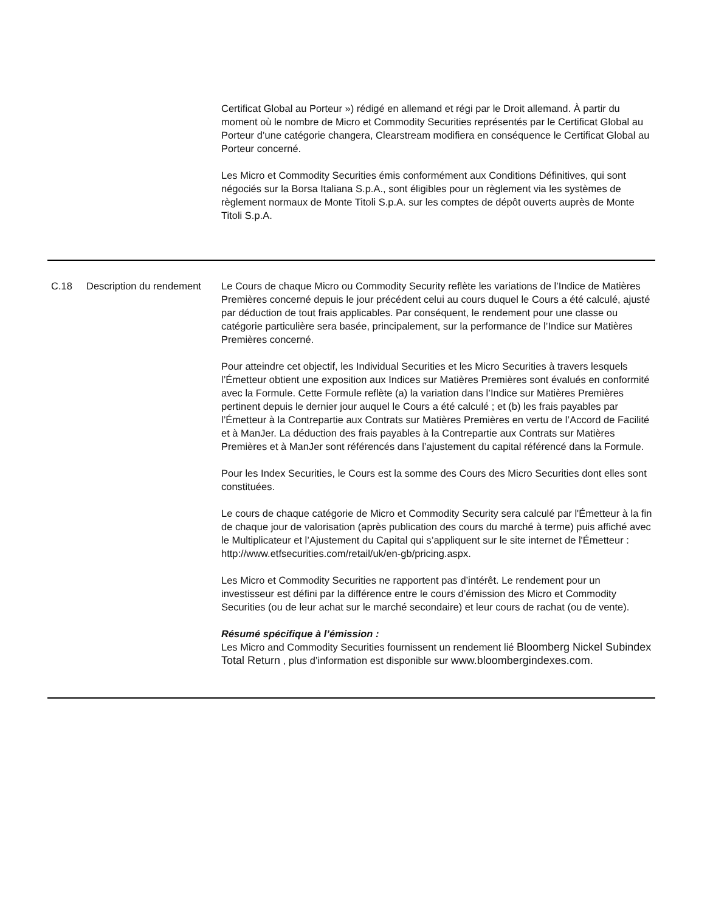| | | Certificat Global au Porteur ») rédigé en allemand et régi par le Droit allemand. À partir du moment où le nombre de Micro et Commodity Securities représentés par le Certificat Global au Porteur d’une catégorie changera, Clearstream modifiera en conséquence le Certificat Global au Porteur concerné. Les Micro et Commodity Securities émis conformément aux Conditions Définitives, qui sont négociés sur la Borsa Italiana S.p.A., sont éligibles pour un règlement via les systèmes de règlement normaux de Monte Titoli S.p.A. sur les comptes de dépôt ouverts auprès de Monte Titoli S.p.A. |
| C.18 | Description du rendement | Le Cours de chaque Micro ou Commodity Security reflète les variations de l’Indice de Matières Premières concerné depuis le jour précédent celui au cours duquel le Cours a été calculé, ajusté par déduction de tout frais applicables. Par conséquent, le rendement pour une classe ou catégorie particulière sera basée, principalement, sur la performance de l’Indice sur Matières Premières concerné. Pour atteindre cet objectif, les Individual Securities et les Micro Securities à travers lesquels l’Émetteur obtient une exposition aux Indices sur Matières Premières sont évalués en conformité avec la Formule. Cette Formule reflète (a) la variation dans l’Indice sur Matières Premières pertinent depuis le dernier jour auquel le Cours a été calculé ; et (b) les frais payables par l’Émetteur à la Contrepartie aux Contrats sur Matières Premières en vertu de l’Accord de Facilité et à ManJer. La déduction des frais payables à la Contrepartie aux Contrats sur Matières Premières et à ManJer sont référencés dans l’ajustement du capital référencé dans la Formule. Pour les Index Securities, le Cours est la somme des Cours des Micro Securities dont elles sont constituées. Le cours de chaque catégorie de Micro et Commodity Security sera calculé par l'Émetteur à la fin de chaque jour de valorisation (après publication des cours du marché à terme) puis affiché avec le Multiplicateur et l’Ajustement du Capital qui s’appliquent sur le site internet de l'Émetteur : http://www.etfsecurities.com/retail/uk/en-gb/pricing.aspx. Les Micro et Commodity Securities ne rapportent pas d’intérêt. Le rendement pour un investisseur est défini par la différence entre le cours d’émission des Micro et Commodity Securities (ou de leur achat sur le marché secondaire) et leur cours de rachat (ou de vente). Résumé spécifique à l’émission : Les Micro and Commodity Securities fournissent un rendement lié Bloomberg Nickel Subindex Total Return , plus d’information est disponible sur www.bloombergindexes.com. |